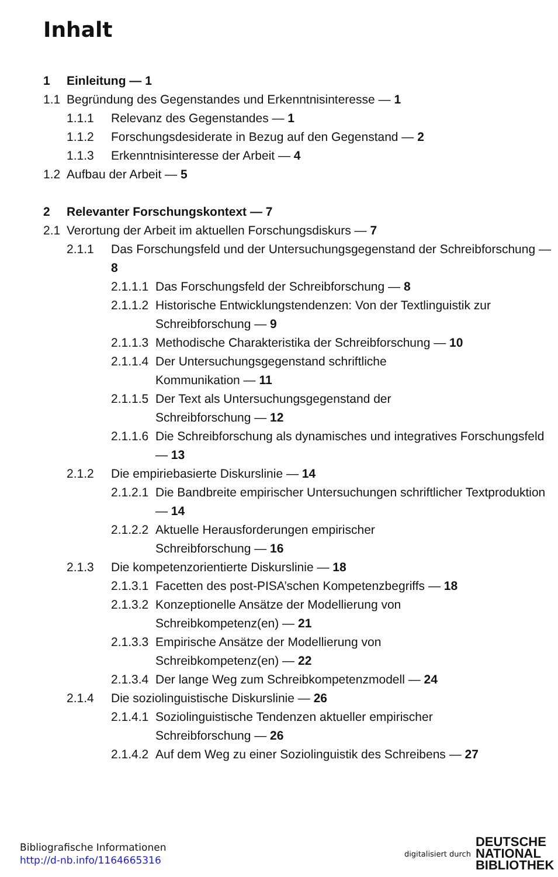Inhalt
1 Einleitung — 1
1.1 Begründung des Gegenstandes und Erkenntnisinteresse — 1
1.1.1 Relevanz des Gegenstandes — 1
1.1.2 Forschungsdesiderate in Bezug auf den Gegenstand — 2
1.1.3 Erkenntnisinteresse der Arbeit — 4
1.2 Aufbau der Arbeit — 5
2 Relevanter Forschungskontext — 7
2.1 Verortung der Arbeit im aktuellen Forschungsdiskurs — 7
2.1.1 Das Forschungsfeld und der Untersuchungsgegenstand der Schreibforschung — 8
2.1.1.1 Das Forschungsfeld der Schreibforschung — 8
2.1.1.2 Historische Entwicklungstendenzen: Von der Textlinguistik zur Schreibforschung — 9
2.1.1.3 Methodische Charakteristika der Schreibforschung — 10
2.1.1.4 Der Untersuchungsgegenstand schriftliche
Kommunikation — 11
2.1.1.5 Der Text als Untersuchungsgegenstand der
Schreibforschung — 12
2.1.1.6 Die Schreibforschung als dynamisches und integratives Forschungsfeld — 13
2.1.2 Die empiriebasierte Diskurslinie — 14
2.1.2.1 Die Bandbreite empirischer Untersuchungen schriftlicher Textproduktion — 14
2.1.2.2 Aktuelle Herausforderungen empirischer
Schreibforschung — 16
2.1.3 Die kompetenzorientierte Diskurslinie — 18
2.1.3.1 Facetten des post-PISA’schen Kompetenzbegriffs — 18
2.1.3.2 Konzeptionelle Ansätze der Modellierung von
Schreibkompetenz(en) — 21
2.1.3.3 Empirische Ansätze der Modellierung von
Schreibkompetenz(en) — 22
2.1.3.4 Der lange Weg zum Schreibkompetenzmodell — 24
2.1.4 Die soziolinguistische Diskurslinie — 26
2.1.4.1 Soziolinguistische Tendenzen aktueller empirischer
Schreibforschung — 26
2.1.4.2 Auf dem Weg zu einer Soziolinguistik des Schreibens — 27
Bibliografische Informationen
http://d-nb.info/1164665316
digitalisiert durch DEUTSCHE
NATIONAL
BIBLIOTHEK